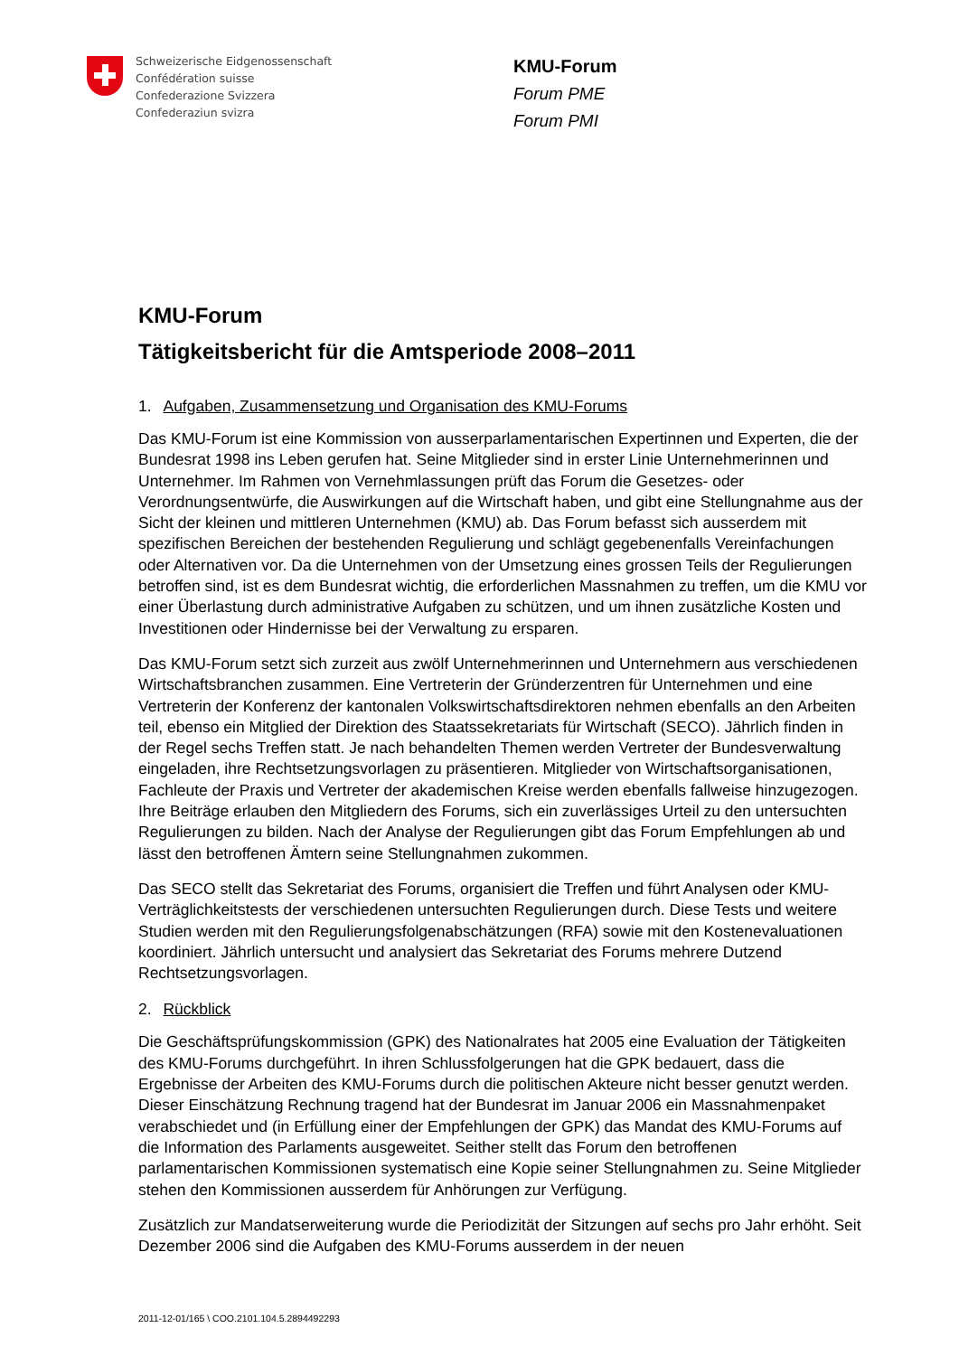Schweizerische Eidgenossenschaft
Confédération suisse
Confederazione Svizzera
Confederaziun svizra
KMU-Forum
Forum PME
Forum PMI
KMU-Forum
Tätigkeitsbericht für die Amtsperiode 2008–2011
1. Aufgaben, Zusammensetzung und Organisation des KMU-Forums
Das KMU-Forum ist eine Kommission von ausserparlamentarischen Expertinnen und Experten, die der Bundesrat 1998 ins Leben gerufen hat. Seine Mitglieder sind in erster Linie Unternehmerinnen und Unternehmer. Im Rahmen von Vernehmlassungen prüft das Forum die Gesetzes- oder Verordnungsentwürfe, die Auswirkungen auf die Wirtschaft haben, und gibt eine Stellungnahme aus der Sicht der kleinen und mittleren Unternehmen (KMU) ab. Das Forum befasst sich ausserdem mit spezifischen Bereichen der bestehenden Regulierung und schlägt gegebenenfalls Vereinfachungen oder Alternativen vor. Da die Unternehmen von der Umsetzung eines grossen Teils der Regulierungen betroffen sind, ist es dem Bundesrat wichtig, die erforderlichen Massnahmen zu treffen, um die KMU vor einer Überlastung durch administrative Aufgaben zu schützen, und um ihnen zusätzliche Kosten und Investitionen oder Hindernisse bei der Verwaltung zu ersparen.
Das KMU-Forum setzt sich zurzeit aus zwölf Unternehmerinnen und Unternehmern aus verschiedenen Wirtschaftsbranchen zusammen. Eine Vertreterin der Gründerzentren für Unternehmen und eine Vertreterin der Konferenz der kantonalen Volkswirtschaftsdirektoren nehmen ebenfalls an den Arbeiten teil, ebenso ein Mitglied der Direktion des Staatssekretariats für Wirtschaft (SECO). Jährlich finden in der Regel sechs Treffen statt. Je nach behandelten Themen werden Vertreter der Bundesverwaltung eingeladen, ihre Rechtsetzungsvorlagen zu präsentieren. Mitglieder von Wirtschaftsorganisationen, Fachleute der Praxis und Vertreter der akademischen Kreise werden ebenfalls fallweise hinzugezogen. Ihre Beiträge erlauben den Mitgliedern des Forums, sich ein zuverlässiges Urteil zu den untersuchten Regulierungen zu bilden. Nach der Analyse der Regulierungen gibt das Forum Empfehlungen ab und lässt den betroffenen Ämtern seine Stellungnahmen zukommen.
Das SECO stellt das Sekretariat des Forums, organisiert die Treffen und führt Analysen oder KMU-Verträglichkeitstests der verschiedenen untersuchten Regulierungen durch. Diese Tests und weitere Studien werden mit den Regulierungsfolgenabschätzungen (RFA) sowie mit den Kostenevaluationen koordiniert. Jährlich untersucht und analysiert das Sekretariat des Forums mehrere Dutzend Rechtsetzungsvorlagen.
2. Rückblick
Die Geschäftsprüfungskommission (GPK) des Nationalrates hat 2005 eine Evaluation der Tätigkeiten des KMU-Forums durchgeführt. In ihren Schlussfolgerungen hat die GPK bedauert, dass die Ergebnisse der Arbeiten des KMU-Forums durch die politischen Akteure nicht besser genutzt werden. Dieser Einschätzung Rechnung tragend hat der Bundesrat im Januar 2006 ein Massnahmenpaket verabschiedet und (in Erfüllung einer der Empfehlungen der GPK) das Mandat des KMU-Forums auf die Information des Parlaments ausgeweitet. Seither stellt das Forum den betroffenen parlamentarischen Kommissionen systematisch eine Kopie seiner Stellungnahmen zu. Seine Mitglieder stehen den Kommissionen ausserdem für Anhörungen zur Verfügung.
Zusätzlich zur Mandatserweiterung wurde die Periodizität der Sitzungen auf sechs pro Jahr erhöht. Seit Dezember 2006 sind die Aufgaben des KMU-Forums ausserdem in der neuen
2011-12-01/165 \ COO.2101.104.5.2894492293